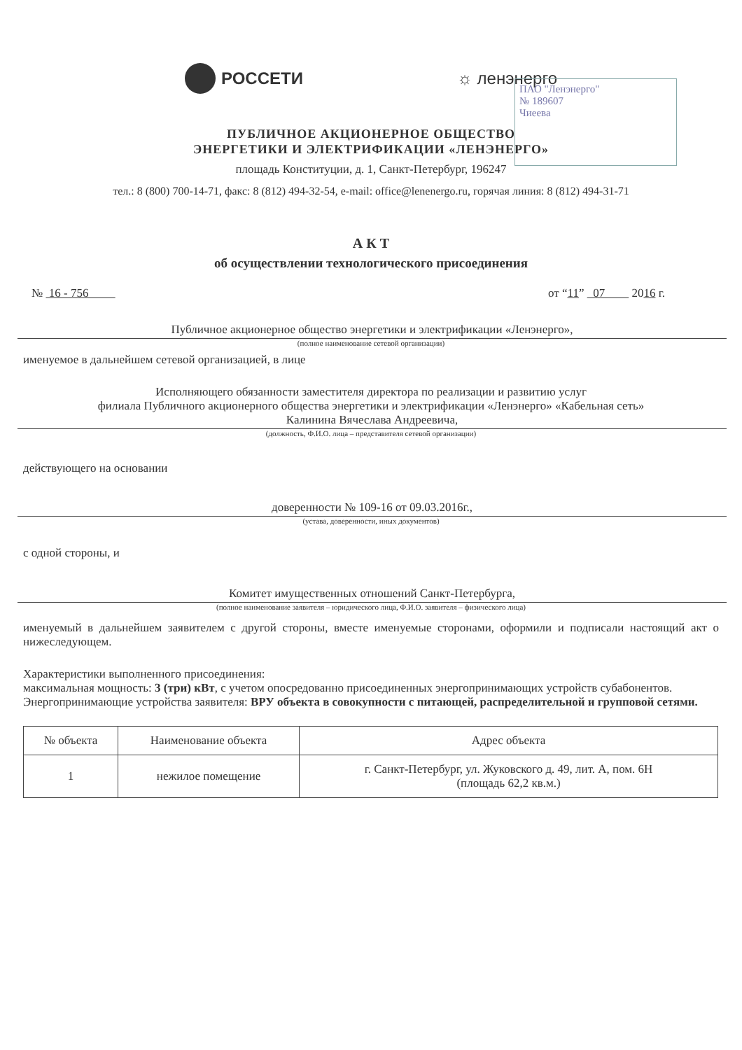РОССЕТИ ☼ ленэнерго
ПАО "Ленэнерго"
№ 189607
Чиеева
ПУБЛИЧНОЕ АКЦИОНЕРНОЕ ОБЩЕСТВО
ЭНЕРГЕТИКИ И ЭЛЕКТРИФИКАЦИИ «ЛЕНЭНЕРГО»
площадь Конституции, д. 1, Санкт-Петербург, 196247
тел.: 8 (800) 700-14-71, факс: 8 (812) 494-32-54, e-mail: office@lenenergo.ru, горячая линия: 8 (812) 494-31-71
А К Т
об осуществлении технологического присоединения
№ 16 - 756 от “11” 07 2016 г.
Публичное акционерное общество энергетики и электрификации «Ленэнерго»,
(полное наименование сетевой организации)
именуемое в дальнейшем сетевой организацией, в лице
Исполняющего обязанности заместителя директора по реализации и развитию услуг
филиала Публичного акционерного общества энергетики и электрификации «Ленэнерго» «Кабельная сеть»
Калинина Вячеслава Андреевича,
(должность, Ф.И.О. лица – представителя сетевой организации)
действующего на основании
доверенности № 109-16 от 09.03.2016г.,
(устава, доверенности, иных документов)
с одной стороны, и
Комитет имущественных отношений Санкт-Петербурга,
(полное наименование заявителя – юридического лица, Ф.И.О. заявителя – физического лица)
именуемый в дальнейшем заявителем с другой стороны, вместе именуемые сторонами, оформили и подписали настоящий акт о нижеследующем.
Характеристики выполненного присоединения:
максимальная мощность: 3 (три) кВт, с учетом опосредованно присоединенных энергопринимающих устройств субабонентов.
Энергопринимающие устройства заявителя: ВРУ объекта в совокупности с питающей, распределительной и групповой сетями.
| № объекта | Наименование объекта | Адрес объекта |
| --- | --- | --- |
| 1 | нежилое помещение | г. Санкт-Петербург, ул. Жуковского д. 49, лит. А, пом. 6Н (площадь 62,2 кв.м.) |